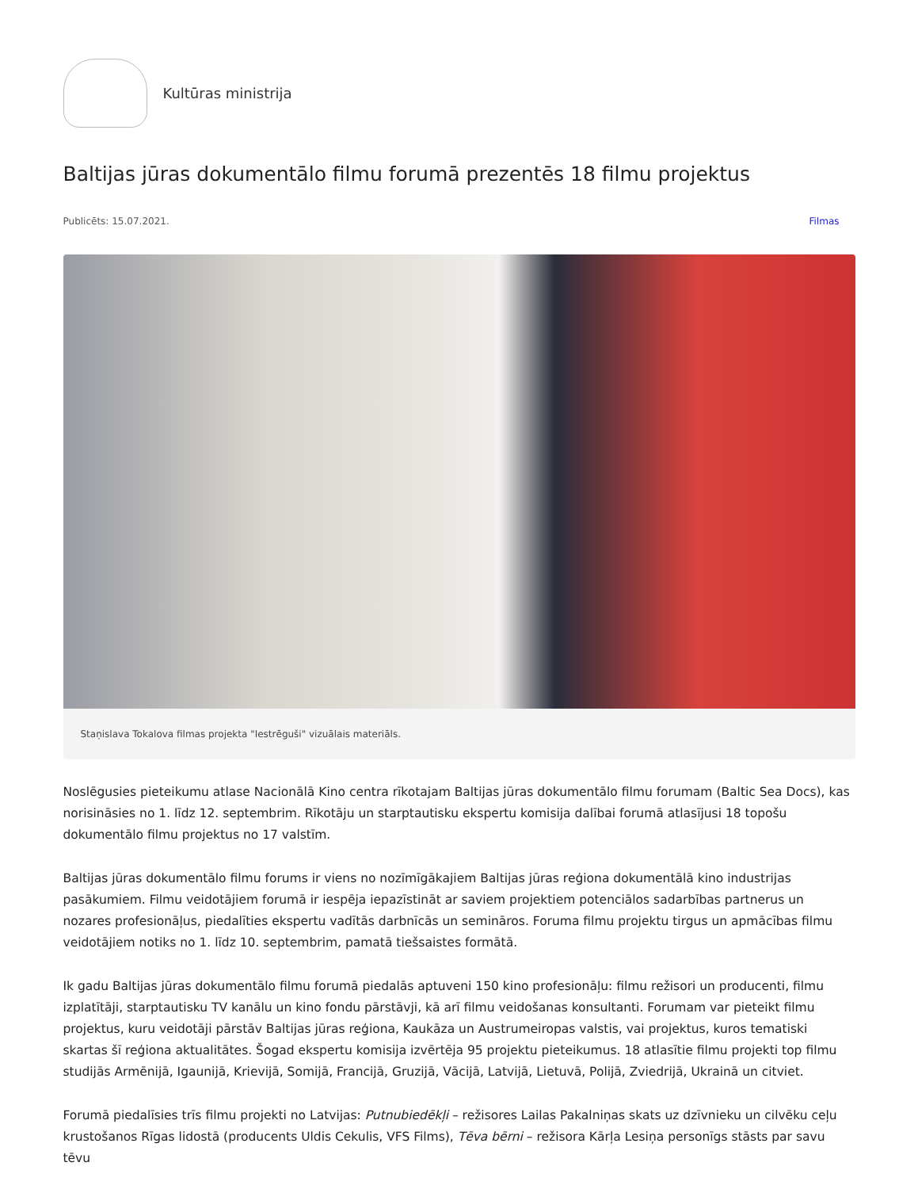Kultūras ministrija
Baltijas jūras dokumentālo filmu forumā prezentēs 18 filmu projektus
Publicēts: 15.07.2021. Filmas
Staņislava Tokalova filmas projekta "Iestrēguši" vizuālais materiāls.
Noslēgusies pieteikumu atlase Nacionālā Kino centra rīkotajam Baltijas jūras dokumentālo filmu forumam (Baltic Sea Docs), kas norisināsies no 1. līdz 12. septembrim. Rīkotāju un starptautisku ekspertu komisija dalībai forumā atlasījusi 18 topošu dokumentālo filmu projektus no 17 valstīm.
Baltijas jūras dokumentālo filmu forums ir viens no nozīmīgākajiem Baltijas jūras reģiona dokumentālā kino industrijas pasākumiem. Filmu veidotājiem forumā ir iespēja iepazīstināt ar saviem projektiem potenciālos sadarbības partnerus un nozares profesionāļus, piedalīties ekspertu vadītās darbnīcās un semināros. Foruma filmu projektu tirgus un apmācības filmu veidotājiem notiks no 1. līdz 10. septembrim, pamatā tiešsaistes formātā.
Ik gadu Baltijas jūras dokumentālo filmu forumā piedalās aptuveni 150 kino profesionāļu: filmu režisori un producenti, filmu izplatītāji, starptautisku TV kanālu un kino fondu pārstāvji, kā arī filmu veidošanas konsultanti. Forumam var pieteikt filmu projektus, kuru veidotāji pārstāv Baltijas jūras reģiona, Kaukāza un Austrumeiropas valstis, vai projektus, kuros tematiski skartas šī reģiona aktualitātes. Šogad ekspertu komisija izvērtēja 95 projektu pieteikumus. 18 atlasītie filmu projekti top filmu studijās Armēnijā, Igaunijā, Krievijā, Somijā, Francijā, Gruzijā, Vācijā, Latvijā, Lietuvā, Polijā, Zviedrijā, Ukrainā un citviet.
Forumā piedalīsies trīs filmu projekti no Latvijas: Putnubiedēkļi – režisores Lailas Pakalniņas skats uz dzīvnieku un cilvēku ceļu krustošanos Rīgas lidostā (producents Uldis Cekulis, VFS Films), Tēva bērni – režisora Kārļa Lesiņa personīgs stāsts par savu tēvu